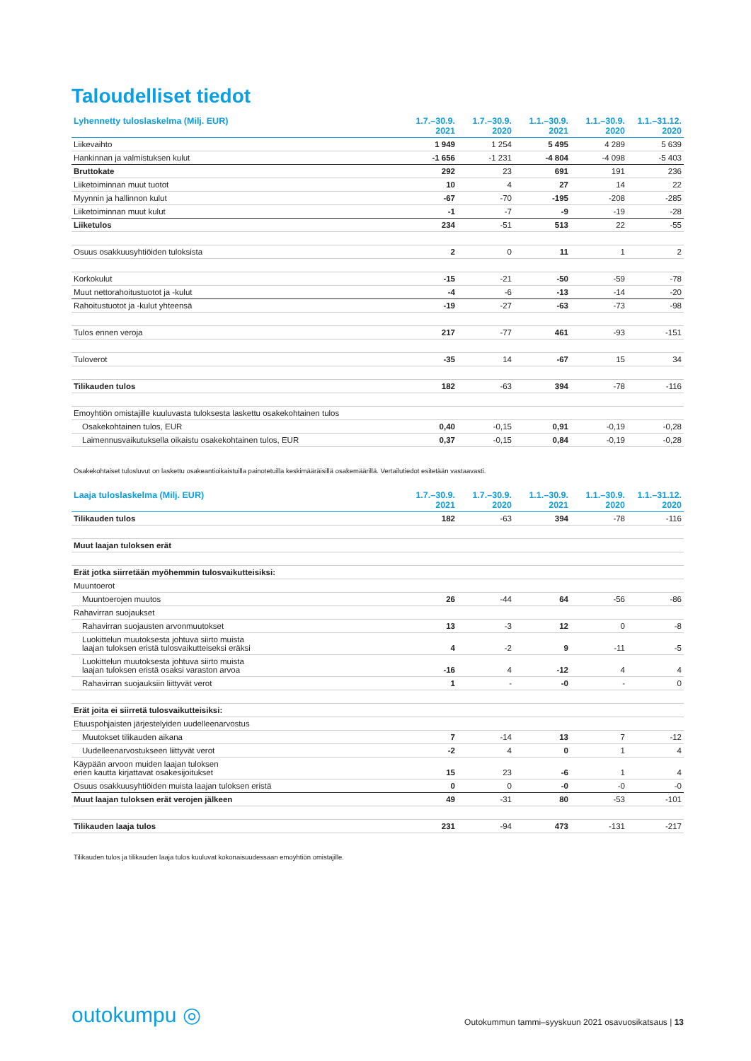Taloudelliset tiedot
| Lyhennetty tuloslaskelma (Milj. EUR) | 1.7.–30.9. 2021 | 1.7.–30.9. 2020 | 1.1.–30.9. 2021 | 1.1.–30.9. 2020 | 1.1.–31.12. 2020 |
| --- | --- | --- | --- | --- | --- |
| Liikevaihto | 1 949 | 1 254 | 5 495 | 4 289 | 5 639 |
| Hankinnan ja valmistuksen kulut | -1 656 | -1 231 | -4 804 | -4 098 | -5 403 |
| Bruttokate | 292 | 23 | 691 | 191 | 236 |
| Liiketoiminnan muut tuotot | 10 | 4 | 27 | 14 | 22 |
| Myynnin ja hallinnon kulut | -67 | -70 | -195 | -208 | -285 |
| Liiketoiminnan muut kulut | -1 | -7 | -9 | -19 | -28 |
| Liiketulos | 234 | -51 | 513 | 22 | -55 |
| Osuus osakkuusyhtiöiden tuloksista | 2 | 0 | 11 | 1 | 2 |
| Korkokulut | -15 | -21 | -50 | -59 | -78 |
| Muut nettorahoitustuotot ja -kulut | -4 | -6 | -13 | -14 | -20 |
| Rahoitustuotot ja -kulut yhteensä | -19 | -27 | -63 | -73 | -98 |
| Tulos ennen veroja | 217 | -77 | 461 | -93 | -151 |
| Tuloverot | -35 | 14 | -67 | 15 | 34 |
| Tilikauden tulos | 182 | -63 | 394 | -78 | -116 |
| Emoyhtiön omistajille kuuluvasta tuloksesta laskettu osakekohtainen tulos | | | | | |
| Osakekohtainen tulos, EUR | 0,40 | -0,15 | 0,91 | -0,19 | -0,28 |
| Laimennusvaikutuksella oikaistu osakekohtainen tulos, EUR | 0,37 | -0,15 | 0,84 | -0,19 | -0,28 |
Osakekohtaiset tulosluvut on laskettu osakeantioikaistuilla painotetuilla keskimääräisillä osakemäärillä. Vertailutiedot esitetään vastaavasti.
| Laaja tuloslaskelma (Milj. EUR) | 1.7.–30.9. 2021 | 1.7.–30.9. 2020 | 1.1.–30.9. 2021 | 1.1.–30.9. 2020 | 1.1.–31.12. 2020 |
| --- | --- | --- | --- | --- | --- |
| Tilikauden tulos | 182 | -63 | 394 | -78 | -116 |
| Muut laajan tuloksen erät | | | | | |
| Erät jotka siirretään myöhemmin tulosvaikutteisiksi: | | | | | |
| Muuntoerot | | | | | |
| Muuntoerojen muutos | 26 | -44 | 64 | -56 | -86 |
| Rahavirran suojaukset | | | | | |
| Rahavirran suojausten arvonmuutokset | 13 | -3 | 12 | 0 | -8 |
| Luokittelun muutoksesta johtuva siirto muista laajan tuloksen eristä tulosvaikutteiseksi eräksi | 4 | -2 | 9 | -11 | -5 |
| Luokittelun muutoksesta johtuva siirto muista laajan tuloksen eristä osaksi varaston arvoa | -16 | 4 | -12 | 4 | 4 |
| Rahavirran suojauksiin liittyvät verot | 1 | - | -0 | - | 0 |
| Erät joita ei siirretä tulosvaikutteisiksi: | | | | | |
| Etuuspohjaisten järjestelyiden uudelleenarvostus | | | | | |
| Muutokset tilikauden aikana | 7 | -14 | 13 | 7 | -12 |
| Uudelleenarvostukseen liittyvät verot | -2 | 4 | 0 | 1 | 4 |
| Käypään arvoon muiden laajan tuloksen erien kautta kirjattavat osakesijoitukset | 15 | 23 | -6 | 1 | 4 |
| Osuus osakkuusyhtiöiden muista laajan tuloksen eristä | 0 | 0 | -0 | -0 | -0 |
| Muut laajan tuloksen erät verojen jälkeen | 49 | -31 | 80 | -53 | -101 |
| Tilikauden laaja tulos | 231 | -94 | 473 | -131 | -217 |
Tilikauden tulos ja tilikauden laaja tulos kuuluvat kokonaisuudessaan emoyhtiön omistajille.
outokumpu ◎
Outokummun tammi–syyskuun 2021 osavuosikatsaus | 13